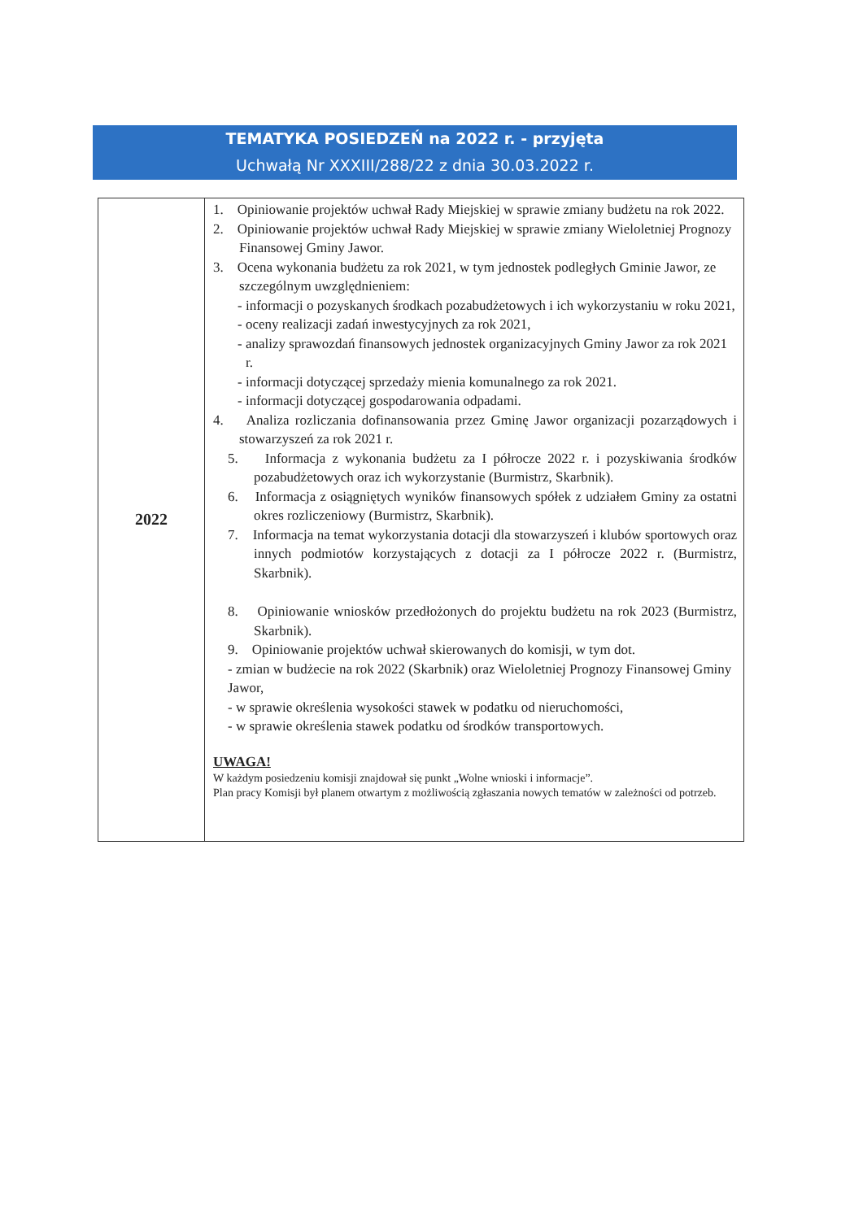TEMATYKA POSIEDZEŃ na 2022 r. - przyjęta
Uchwałą Nr XXXIII/288/22 z dnia 30.03.2022 r.
| 2022 | 1. Opiniowanie projektów uchwał Rady Miejskiej w sprawie zmiany budżetu na rok 2022. 2. Opiniowanie projektów uchwał Rady Miejskiej w sprawie zmiany Wieloletniej Prognozy Finansowej Gminy Jawor. 3. Ocena wykonania budżetu za rok 2021, w tym jednostek podległych Gminie Jawor, ze szczególnym uwzględnieniem: - informacji o pozyskanych środkach pozabudżetowych i ich wykorzystaniu w roku 2021, - oceny realizacji zadań inwestycyjnych za rok 2021, - analizy sprawozdań finansowych jednostek organizacyjnych Gminy Jawor za rok 2021 r. - informacji dotyczącej sprzedaży mienia komunalnego za rok 2021. - informacji dotyczącej gospodarowania odpadami. 4. Analiza rozliczania dofinansowania przez Gminę Jawor organizacji pozarządowych i stowarzyszeń za rok 2021 r. 5. Informacja z wykonania budżetu za I półrocze 2022 r. i pozyskiwania środków pozabudżetowych oraz ich wykorzystanie (Burmistrz, Skarbnik). 6. Informacja z osiągniętych wyników finansowych spółek z udziałem Gminy za ostatni okres rozliczeniowy (Burmistrz, Skarbnik). 7. Informacja na temat wykorzystania dotacji dla stowarzyszeń i klubów sportowych oraz innych podmiotów korzystających z dotacji za I półrocze 2022 r. (Burmistrz, Skarbnik). 8. Opiniowanie wniosków przedłożonych do projektu budżetu na rok 2023 (Burmistrz, Skarbnik). 9. Opiniowanie projektów uchwał skierowanych do komisji, w tym dot. - zmian w budżecie na rok 2022 (Skarbnik) oraz Wieloletniej Prognozy Finansowej Gminy Jawor, - w sprawie określenia wysokości stawek w podatku od nieruchomości, - w sprawie określenia stawek podatku od środków transportowych. UWAGA! W każdym posiedzeniu komisji znajdował się punkt „Wolne wnioski i informacje”. Plan pracy Komisji był planem otwartym z możliwością zgłaszania nowych tematów w zależności od potrzeb. |